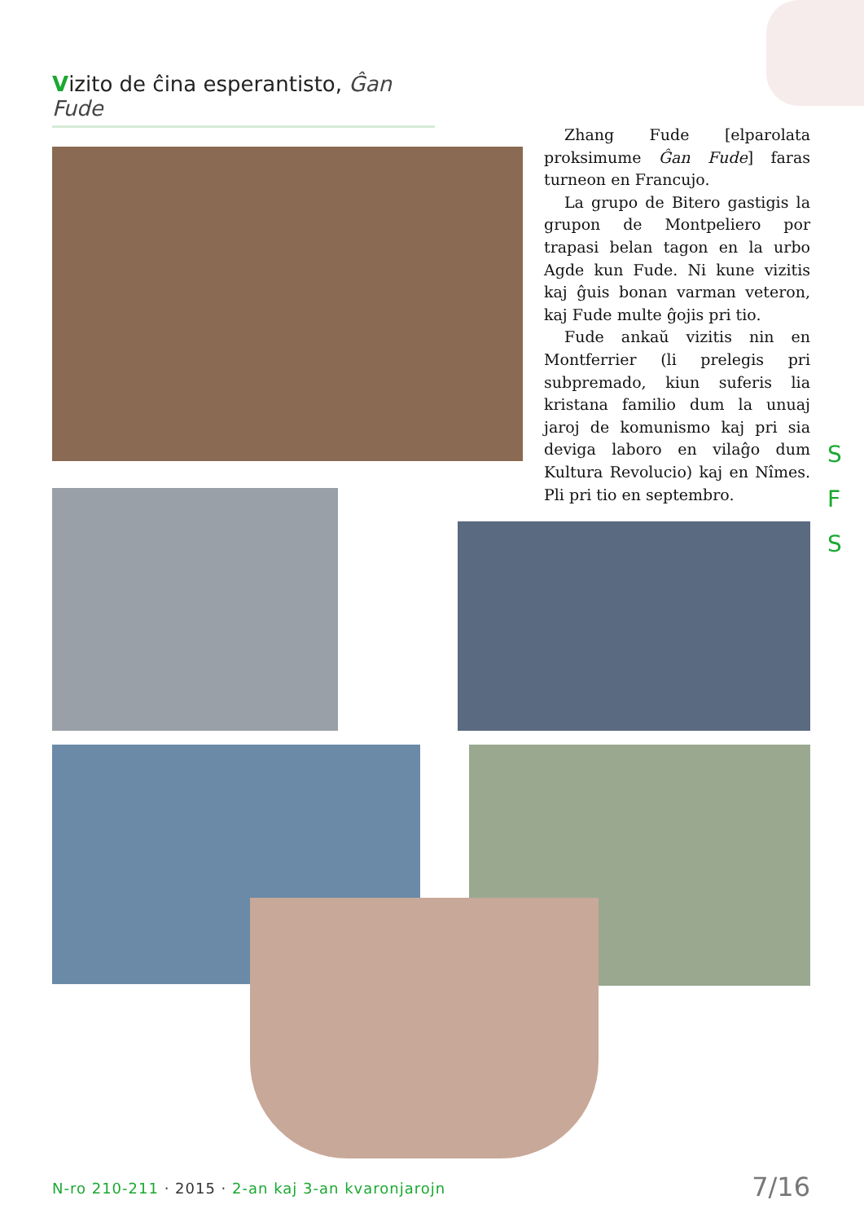Vizito de ĉina esperantisto, Ĝan Fude
Zhang Fude [elparolata proksimume Ĝan Fude] faras turneon en Francujo.
La grupo de Bitero gastigis la grupon de Montpeliero por trapasi belan tagon en la urbo Agde kun Fude. Ni kune vizitis kaj ĝuis bonan varman veteron, kaj Fude multe ĝojis pri tio.
Fude ankaŭ vizitis nin en Montferrier (li prelegis pri subpremado, kiun suferis lia kristana familio dum la unuaj jaroj de komunismo kaj pri sia deviga laboro en vilaĝo dum Kultura Revolucio) kaj en Nîmes. Pli pri tio en septembro.
S
F
S
N-ro 210-211 · 2015 · 2-an kaj 3-an kvaronjarojn
7/16